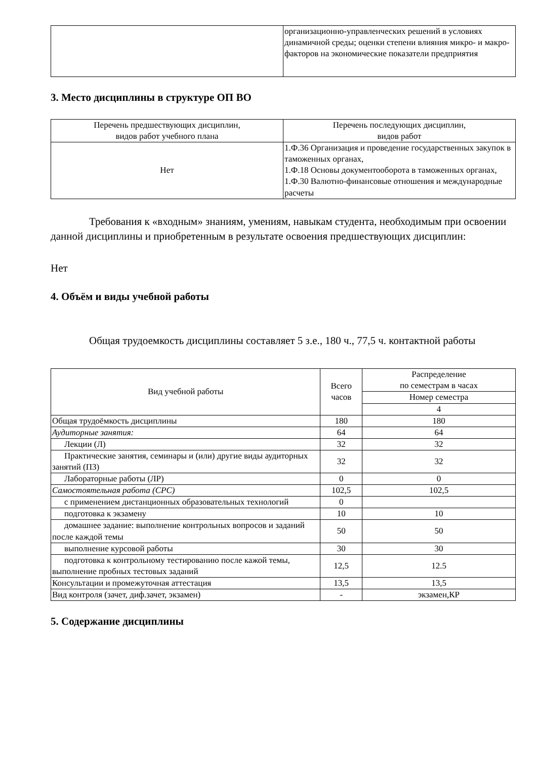| | организационно-управленческих решений в условиях динамичной среды; оценки степени влияния микро- и макро- факторов на экономические показатели предприятия |
3. Место дисциплины в структуре ОП ВО
| Перечень предшествующих дисциплин, видов работ учебного плана | Перечень последующих дисциплин, видов работ |
| --- | --- |
| Нет | 1.Ф.36 Организация и проведение государственных закупок в таможенных органах, 1.Ф.18 Основы документооборота в таможенных органах, 1.Ф.30 Валютно-финансовые отношения и международные расчеты |
Требования к «входным» знаниям, умениям, навыкам студента, необходимым при освоении данной дисциплины и приобретенным в результате освоения предшествующих дисциплин:
Нет
4. Объём и виды учебной работы
Общая трудоемкость дисциплины составляет 5 з.е., 180 ч., 77,5 ч. контактной работы
| Вид учебной работы | Всего часов | Распределение по семестрам в часах |
| --- | --- | --- |
| | | Номер семестра |
| | | 4 |
| Общая трудоёмкость дисциплины | 180 | 180 |
| Аудиторные занятия: | 64 | 64 |
| Лекции (Л) | 32 | 32 |
| Практические занятия, семинары и (или) другие виды аудиторных занятий (ПЗ) | 32 | 32 |
| Лабораторные работы (ЛР) | 0 | 0 |
| Самостоятельная работа (СРС) | 102,5 | 102,5 |
| с применением дистанционных образовательных технологий | 0 | |
| подготовка к экзамену | 10 | 10 |
| домашнее задание: выполнение контрольных вопросов и заданий после каждой темы | 50 | 50 |
| выполнение курсовой работы | 30 | 30 |
| подготовка к контрольному тестированию после кажой темы, выполнение пробных тестовых заданий | 12,5 | 12.5 |
| Консультации и промежуточная аттестация | 13,5 | 13,5 |
| Вид контроля (зачет, диф.зачет, экзамен) | - | экзамен,КР |
5. Содержание дисциплины